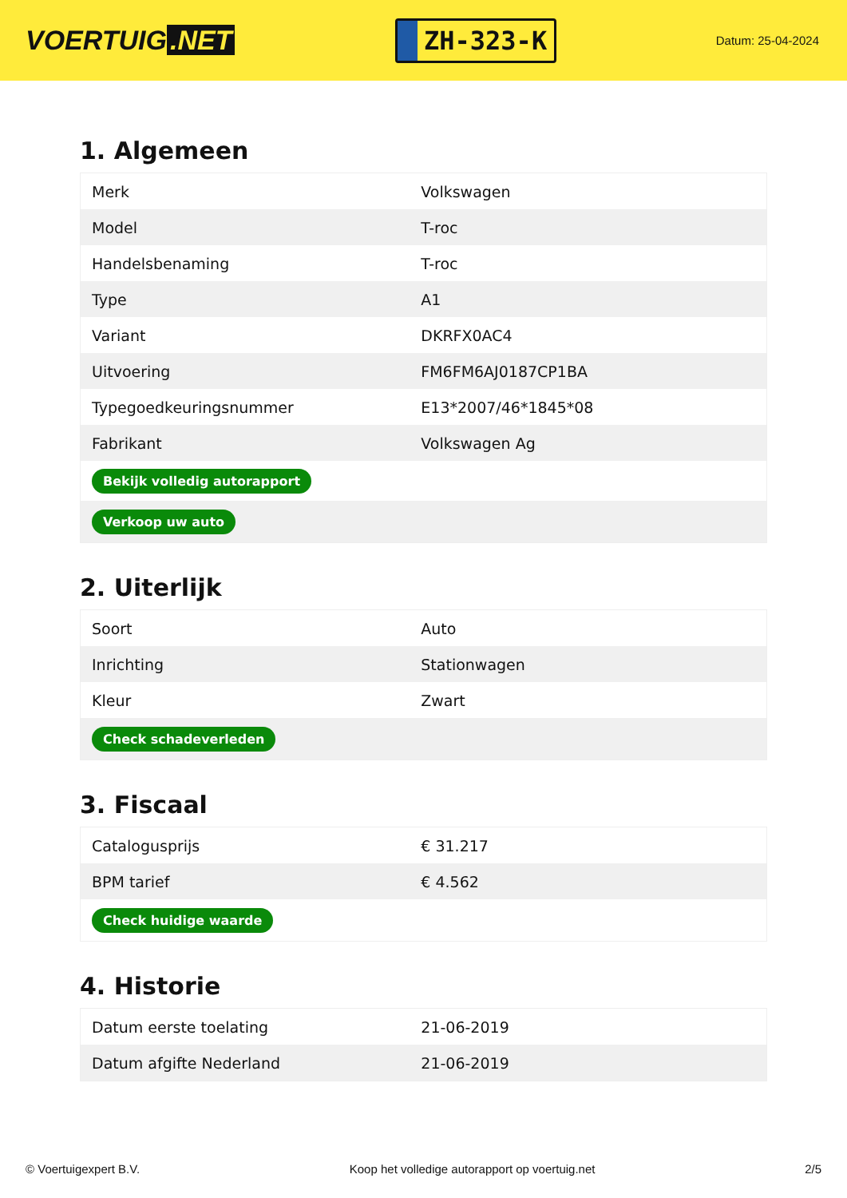VOERTUIG.NET
ZH-323-K
Datum: 25-04-2024
1. Algemeen
| Merk | Volkswagen |
| Model | T-roc |
| Handelsbenaming | T-roc |
| Type | A1 |
| Variant | DKRFX0AC4 |
| Uitvoering | FM6FM6AJ0187CP1BA |
| Typegoedkeuringsnummer | E13*2007/46*1845*08 |
| Fabrikant | Volkswagen Ag |
| Bekijk volledig autorapport | |
| Verkoop uw auto | |
2. Uiterlijk
| Soort | Auto |
| Inrichting | Stationwagen |
| Kleur | Zwart |
| Check schadeverleden | |
3. Fiscaal
| Catalogusprijs | € 31.217 |
| BPM tarief | € 4.562 |
| Check huidige waarde | |
4. Historie
| Datum eerste toelating | 21-06-2019 |
| Datum afgifte Nederland | 21-06-2019 |
© Voertuigexpert B.V. Koop het volledige autorapport op voertuig.net 2/5